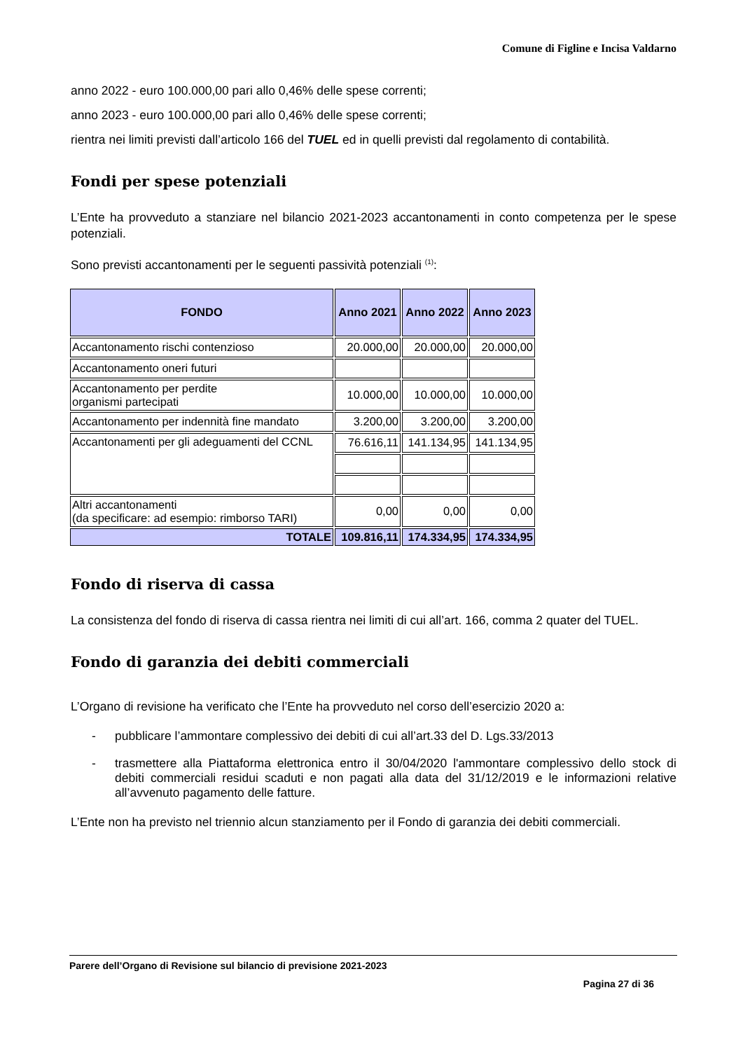Comune di Figline e Incisa Valdarno
anno 2022 - euro 100.000,00 pari allo 0,46% delle spese correnti;
anno 2023 - euro 100.000,00 pari allo 0,46% delle spese correnti;
rientra nei limiti previsti dall’articolo 166 del TUEL ed in quelli previsti dal regolamento di contabilità.
Fondi per spese potenziali
L’Ente ha provveduto a stanziare nel bilancio 2021-2023 accantonamenti in conto competenza per le spese potenziali.
Sono previsti accantonamenti per le seguenti passività potenziali <sup>(1)</sup>:
| FONDO | Anno 2021 | Anno 2022 | Anno 2023 |
| --- | --- | --- | --- |
| Accantonamento rischi contenzioso | 20.000,00 | 20.000,00 | 20.000,00 |
| Accantonamento oneri futuri | | | |
| Accantonamento per perdite organismi partecipati | 10.000,00 | 10.000,00 | 10.000,00 |
| Accantonamento per indennità fine mandato | 3.200,00 | 3.200,00 | 3.200,00 |
| Accantonamenti per gli adeguamenti del CCNL | 76.616,11 | 141.134,95 | 141.134,95 |
| Altri accantonamenti (da specificare: ad esempio: rimborso TARI) | 0,00 | 0,00 | 0,00 |
| TOTALE | 109.816,11 | 174.334,95 | 174.334,95 |
Fondo di riserva di cassa
La consistenza del fondo di riserva di cassa rientra nei limiti di cui all’art. 166, comma 2 quater del TUEL.
Fondo di garanzia dei debiti commerciali
L’Organo di revisione ha verificato che l’Ente ha provveduto nel corso dell’esercizio 2020 a:
- pubblicare l’ammontare complessivo dei debiti di cui all’art.33 del D. Lgs.33/2013
- trasmettere alla Piattaforma elettronica entro il 30/04/2020 l'ammontare complessivo dello stock di debiti commerciali residui scaduti e non pagati alla data del 31/12/2019 e le informazioni relative all’avvenuto pagamento delle fatture.
L’Ente non ha previsto nel triennio alcun stanziamento per il Fondo di garanzia dei debiti commerciali.
Parere dell’Organo di Revisione sul bilancio di previsione 2021-2023
Pagina 27 di 36